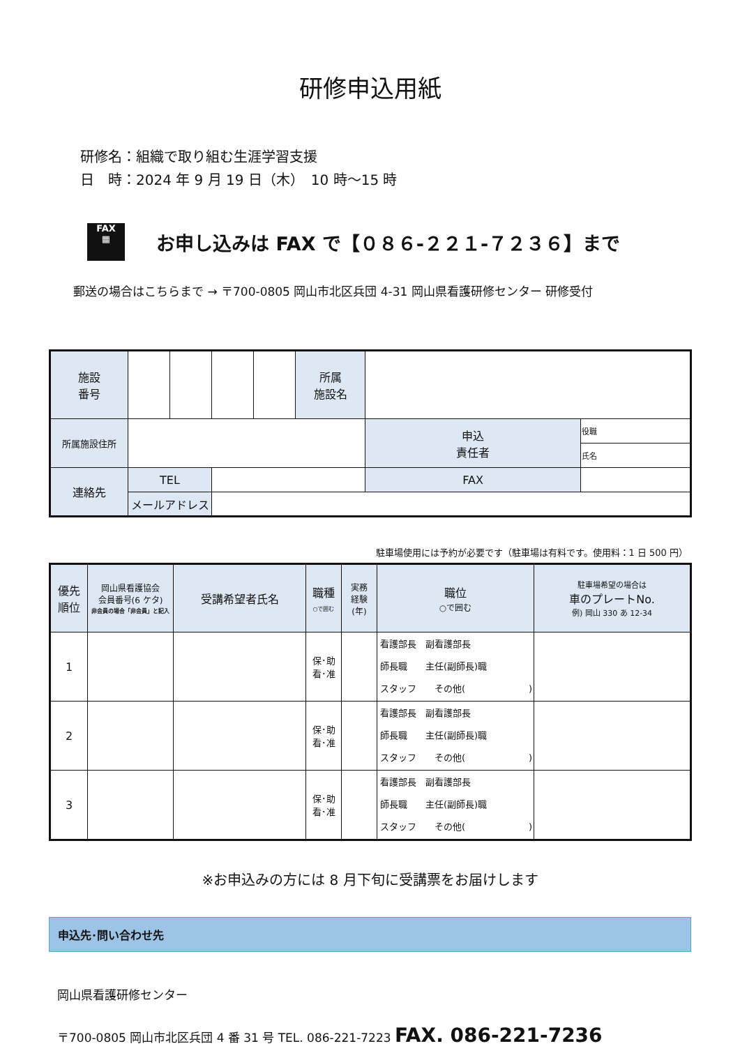研修申込用紙
研修名：組織で取り組む生涯学習支援
日　時：2024 年 9 月 19 日（木）　10 時～15 時
FAX
▦
お申し込みは FAX で【０８６-２２１-７２３６】まで
郵送の場合はこちらまで → 〒700-0805 岡山市北区兵団 4-31 岡山県看護研修センター 研修受付
| 施設 番号 | | | | | 所属 施設名 | | | |
| 所属施設住所 | | | | | | | 申込 責任者 | 役職 |
| | | | | | | | | 氏名 |
| 連絡先 | TEL | | | | | | FAX | |
| | メールアドレス | | | | | | | |
駐車場使用には予約が必要です（駐車場は有料です。使用料：1 日 500 円）
| 優先 順位 | 岡山県看護協会 会員番号(6 ケタ) 非会員の場合「非会員」と記入 | 受講希望者氏名 | 職種 ○で囲む | 実務 経験 (年) | 職位 ○で囲む | 駐車場希望の場合は 車のプレートNo. 例) 岡山 330 あ 12-34 |
| --- | --- | --- | --- | --- | --- | --- |
| 1 | | | 保･助 看･准 | | 看護部長 副看護部長 師長職 主任(副師長)職 スタッフ その他( ) | |
| 2 | | | 保･助 看･准 | | 看護部長 副看護部長 師長職 主任(副師長)職 スタッフ その他( ) | |
| 3 | | | 保･助 看･准 | | 看護部長 副看護部長 師長職 主任(副師長)職 スタッフ その他( ) | |
※お申込みの方には 8 月下旬に受講票をお届けします
申込先･問い合わせ先
岡山県看護研修センター
〒700-0805 岡山市北区兵団 4 番 31 号 TEL. 086-221-7223 FAX. 086-221-7236